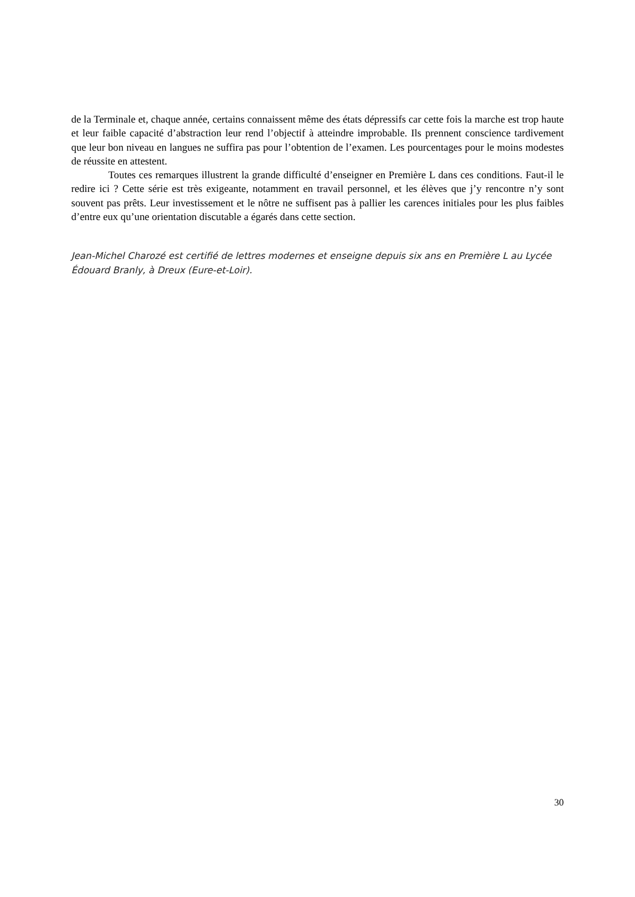de la Terminale et, chaque année, certains connaissent même des états dépressifs car cette fois la marche est trop haute et leur faible capacité d’abstraction leur rend l’objectif à atteindre improbable. Ils prennent conscience tardivement que leur bon niveau en langues ne suffira pas pour l’obtention de l’examen. Les pourcentages pour le moins modestes de réussite en attestent.
Toutes ces remarques illustrent la grande difficulté d’enseigner en Première L dans ces conditions. Faut-il le redire ici ? Cette série est très exigeante, notamment en travail personnel, et les élèves que j’y rencontre n’y sont souvent pas prêts. Leur investissement et le nôtre ne suffisent pas à pallier les carences initiales pour les plus faibles d’entre eux qu’une orientation discutable a égarés dans cette section.
Jean-Michel Charozé est certifié de lettres modernes et enseigne depuis six ans en Première L au Lycée Édouard Branly, à Dreux (Eure-et-Loir).
30